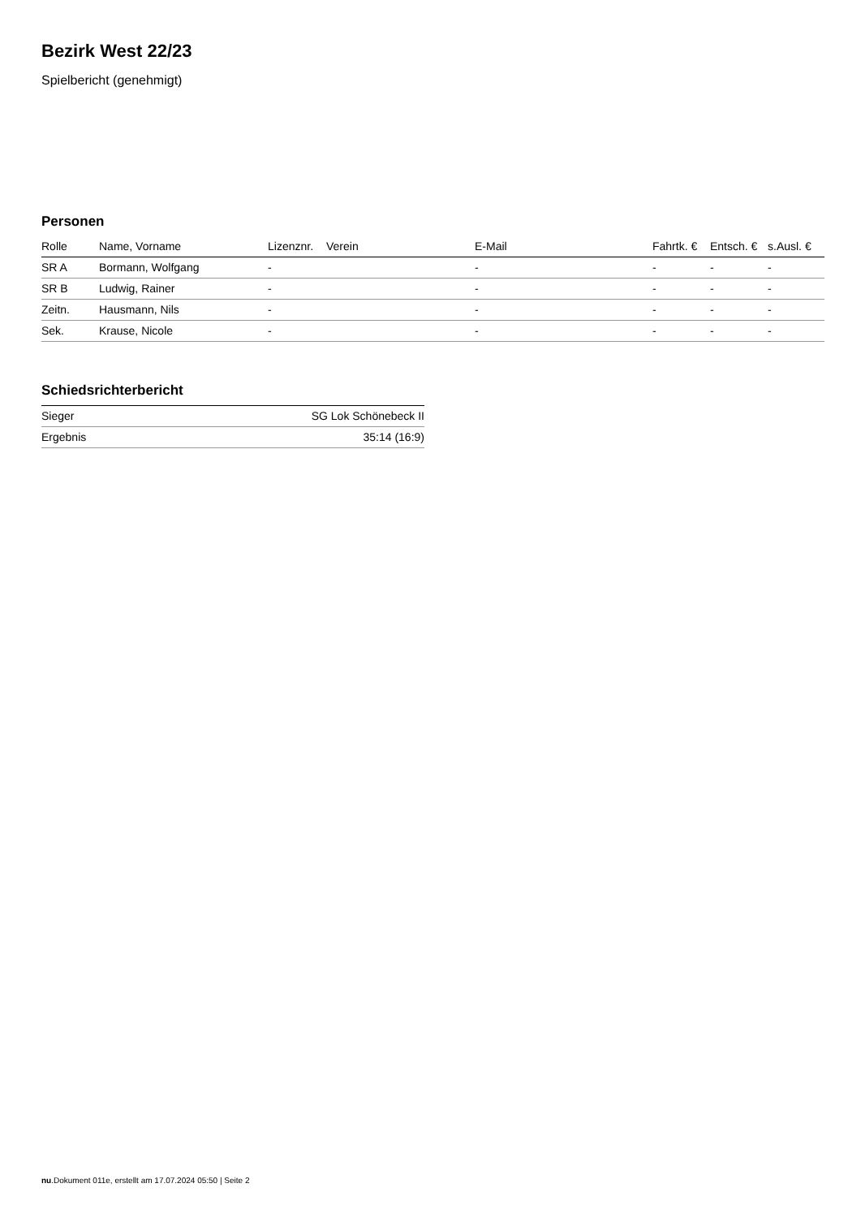Bezirk West 22/23
Spielbericht (genehmigt)
Personen
| Rolle | Name, Vorname | Lizenznr. | Verein | E-Mail | Fahrtk. € | Entsch. € | s.Ausl. € |
| --- | --- | --- | --- | --- | --- | --- | --- |
| SR A | Bormann, Wolfgang | - | | - | - | - | - |
| SR B | Ludwig, Rainer | - | | - | - | - | - |
| Zeitn. | Hausmann, Nils | - | | - | - | - | - |
| Sek. | Krause, Nicole | - | | - | - | - | - |
Schiedsrichterbericht
| Sieger | SG Lok Schönebeck II |
| Ergebnis | 35:14 (16:9) |
nu.Dokument 011e, erstellt am 17.07.2024 05:50 | Seite 2